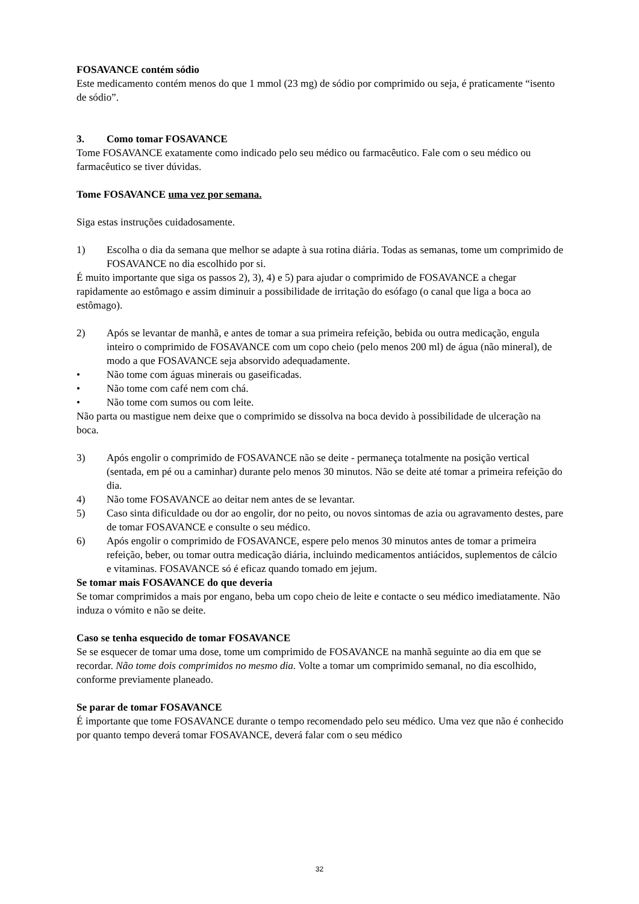FOSAVANCE contém sódio
Este medicamento contém menos do que 1 mmol (23 mg) de sódio por comprimido ou seja, é praticamente “isento de sódio”.
3. Como tomar FOSAVANCE
Tome FOSAVANCE exatamente como indicado pelo seu médico ou farmacêutico. Fale com o seu médico ou farmacêutico se tiver dúvidas.
Tome FOSAVANCE uma vez por semana.
Siga estas instruções cuidadosamente.
1) Escolha o dia da semana que melhor se adapte à sua rotina diária. Todas as semanas, tome um comprimido de FOSAVANCE no dia escolhido por si.
É muito importante que siga os passos 2), 3), 4) e 5) para ajudar o comprimido de FOSAVANCE a chegar rapidamente ao estômago e assim diminuir a possibilidade de irritação do esófago (o canal que liga a boca ao estômago).
2) Após se levantar de manhã, e antes de tomar a sua primeira refeição, bebida ou outra medicação, engula inteiro o comprimido de FOSAVANCE com um copo cheio (pelo menos 200 ml) de água (não mineral), de modo a que FOSAVANCE seja absorvido adequadamente.
• Não tome com águas minerais ou gaseificadas.
• Não tome com café nem com chá.
• Não tome com sumos ou com leite.
Não parta ou mastigue nem deixe que o comprimido se dissolva na boca devido à possibilidade de ulceração na boca.
3) Após engolir o comprimido de FOSAVANCE não se deite - permaneça totalmente na posição vertical (sentada, em pé ou a caminhar) durante pelo menos 30 minutos. Não se deite até tomar a primeira refeição do dia.
4) Não tome FOSAVANCE ao deitar nem antes de se levantar.
5) Caso sinta dificuldade ou dor ao engolir, dor no peito, ou novos sintomas de azia ou agravamento destes, pare de tomar FOSAVANCE e consulte o seu médico.
6) Após engolir o comprimido de FOSAVANCE, espere pelo menos 30 minutos antes de tomar a primeira refeição, beber, ou tomar outra medicação diária, incluindo medicamentos antiácidos, suplementos de cálcio e vitaminas. FOSAVANCE só é eficaz quando tomado em jejum.
Se tomar mais FOSAVANCE do que deveria
Se tomar comprimidos a mais por engano, beba um copo cheio de leite e contacte o seu médico imediatamente. Não induza o vómito e não se deite.
Caso se tenha esquecido de tomar FOSAVANCE
Se se esquecer de tomar uma dose, tome um comprimido de FOSAVANCE na manhã seguinte ao dia em que se recordar. Não tome dois comprimidos no mesmo dia. Volte a tomar um comprimido semanal, no dia escolhido, conforme previamente planeado.
Se parar de tomar FOSAVANCE
É importante que tome FOSAVANCE durante o tempo recomendado pelo seu médico. Uma vez que não é conhecido por quanto tempo deverá tomar FOSAVANCE, deverá falar com o seu médico
32